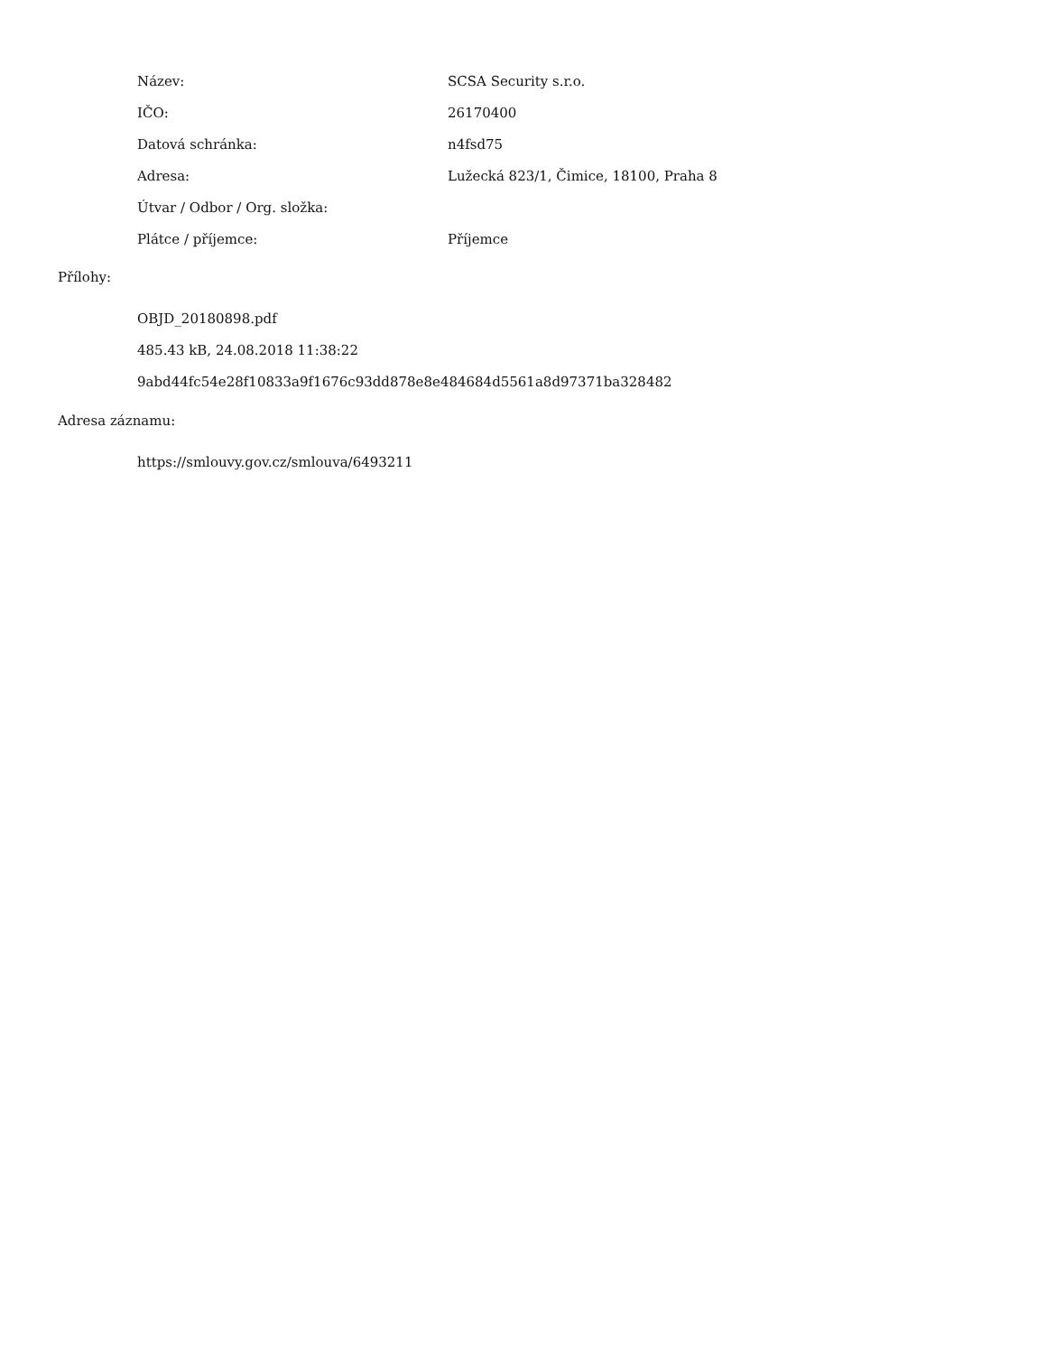| Název: | SCSA Security s.r.o. |
| IČO: | 26170400 |
| Datová schránka: | n4fsd75 |
| Adresa: | Lužecká 823/1, Čimice, 18100, Praha 8 |
| Útvar / Odbor / Org. složka: | |
| Plátce / příjemce: | Příjemce |
Přílohy:
OBJD_20180898.pdf
485.43 kB, 24.08.2018 11:38:22
9abd44fc54e28f10833a9f1676c93dd878e8e484684d5561a8d97371ba328482
Adresa záznamu:
https://smlouvy.gov.cz/smlouva/6493211